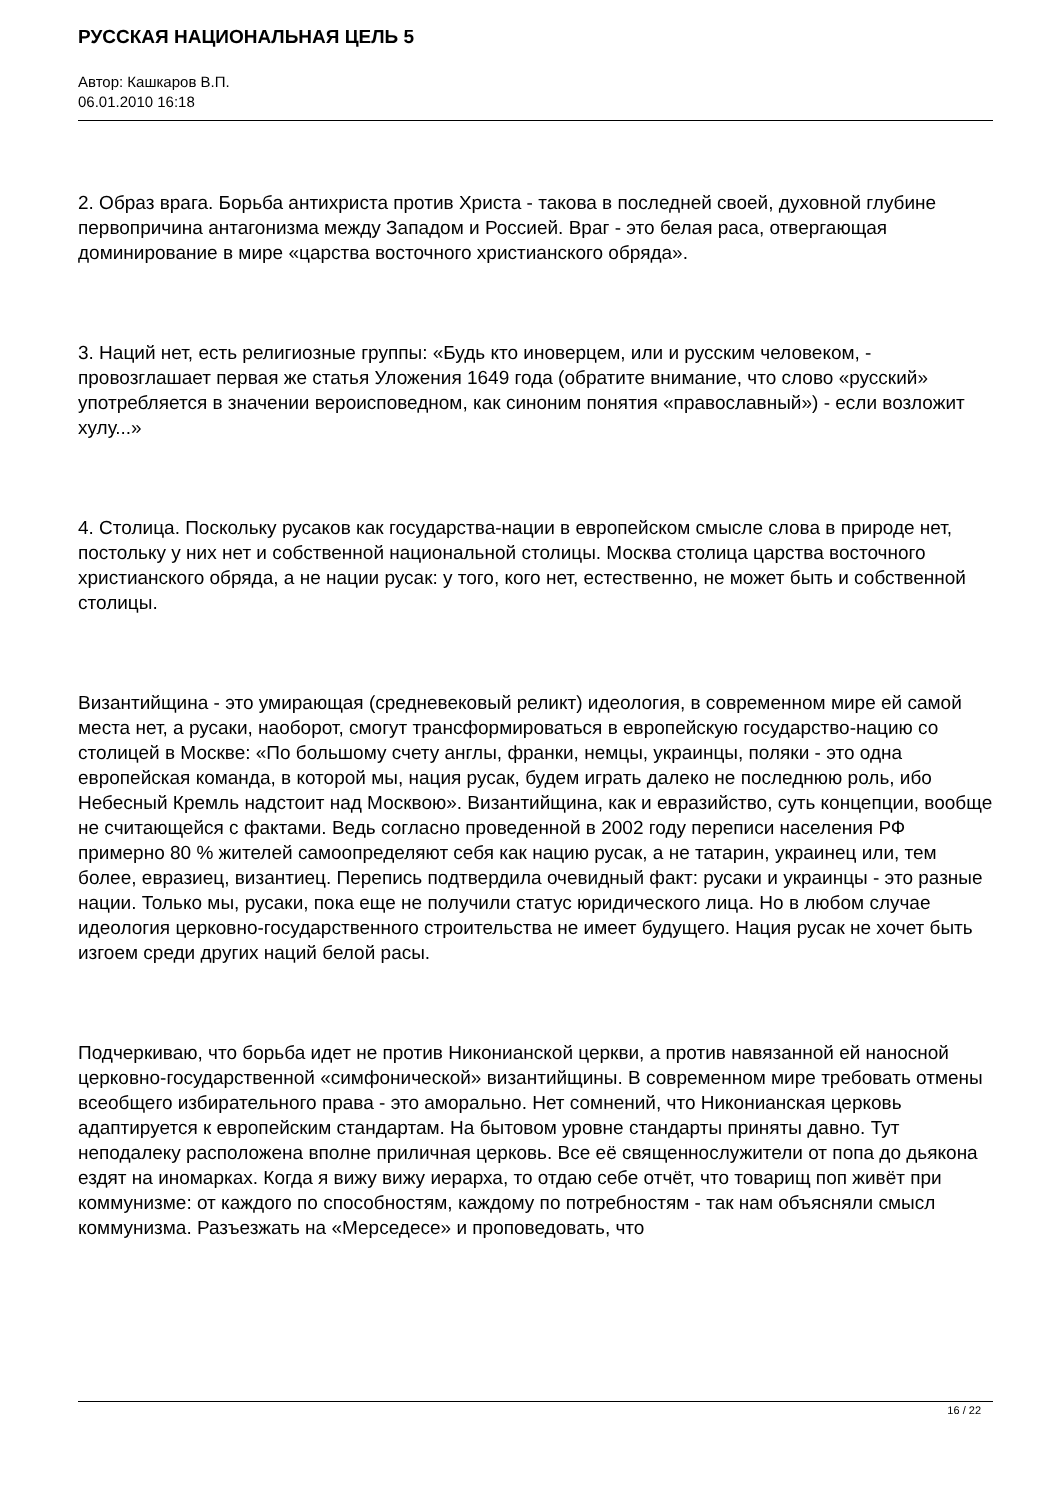РУССКАЯ НАЦИОНАЛЬНАЯ ЦЕЛЬ 5
Автор: Кашкаров В.П.
06.01.2010 16:18
2. Образ врага. Борьба антихриста против Христа - такова в последней своей, духовной глубине первопричина антагонизма между Западом и Россией. Враг - это белая раса, отвергающая доминирование в мире «царства восточного христианского обряда».
3. Наций нет, есть религиозные группы: «Будь кто иноверцем, или и русским человеком, - провозглашает первая же статья Уложения 1649 года (обратите внимание, что слово «русский» употребляется в значении вероисповедном, как синоним понятия «православный») - если возложит хулу...»
4. Столица. Поскольку русаков как государства-нации в европейском смысле слова в природе нет, постольку у них нет и собственной национальной столицы. Москва столица царства восточного христианского обряда, а не нации русак: у того, кого нет, естественно, не может быть и собственной столицы.
Византийщина - это умирающая (средневековый реликт) идеология, в современном мире ей самой места нет, а русаки, наоборот, смогут трансформироваться в европейскую государство-нацию со столицей в Москве: «По большому счету англы, франки, немцы, украинцы, поляки - это одна европейская команда, в которой мы, нация русак, будем играть далеко не последнюю роль, ибо Небесный Кремль надстоит над Москвою». Византийщина, как и евразийство, суть концепции, вообще не считающейся с фактами. Ведь согласно проведенной в 2002 году переписи населения РФ примерно 80 % жителей самоопределяют себя как нацию русак, а не татарин, украинец или, тем более, евразиец, византиец. Перепись подтвердила очевидный факт: русаки и украинцы - это разные нации. Только мы, русаки, пока еще не получили статус юридического лица. Но в любом случае идеология церковно-государственного строительства не имеет будущего. Нация русак не хочет быть изгоем среди других наций белой расы.
Подчеркиваю, что борьба идет не против Никонианской церкви, а против навязанной ей наносной церковно-государственной «симфонической» византийщины. В современном мире требовать отмены всеобщего избирательного права - это аморально. Нет сомнений, что Никонианская церковь адаптируется к европейским стандартам. На бытовом уровне стандарты приняты давно. Тут неподалеку расположена вполне приличная церковь. Все её священнослужители от попа до дьякона ездят на иномарках. Когда я вижу вижу иерарха, то отдаю себе отчёт, что товарищ поп живёт при коммунизме: от каждого по способностям, каждому по потребностям - так нам объясняли смысл коммунизма. Разъезжать на «Мерседесе» и проповедовать, что
16 / 22